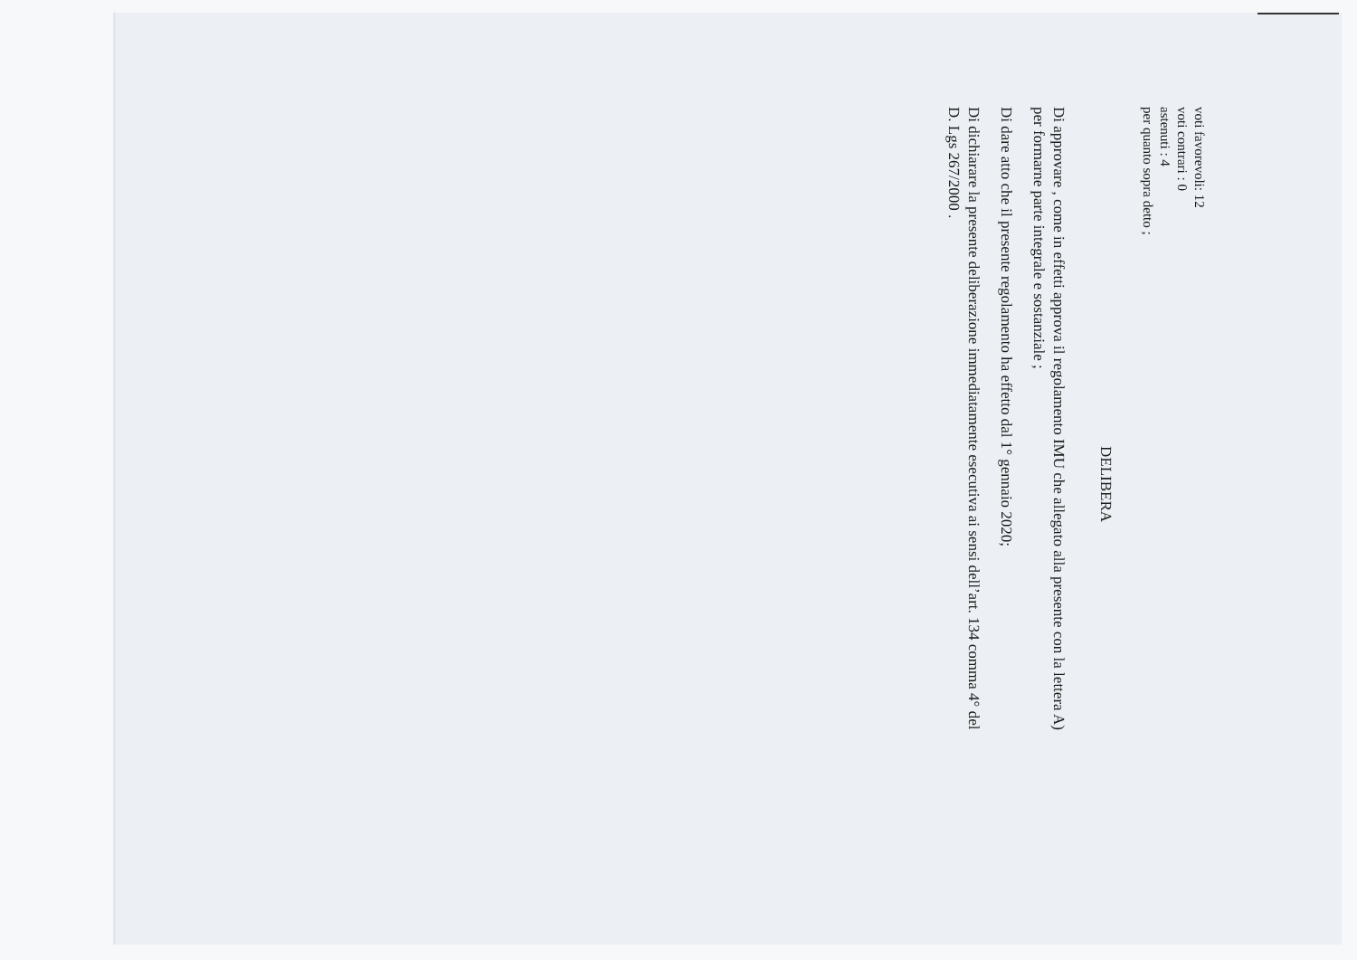voti favorevoli: 12
voti contrari : 0
astenuti : 4
per quanto sopra detto ;
DELIBERA
Di approvare , come in effetti approva il regolamento IMU che allegato alla presente con la lettera A)
per formarne parte integrale e sostanziale ;
Di dare atto che il presente regolamento ha effetto dal 1° gennaio 2020;
Di dichiarare la presente deliberazione immediatamente esecutiva ai sensi dell’art. 134 comma 4° del
D. Lgs 267/2000 .